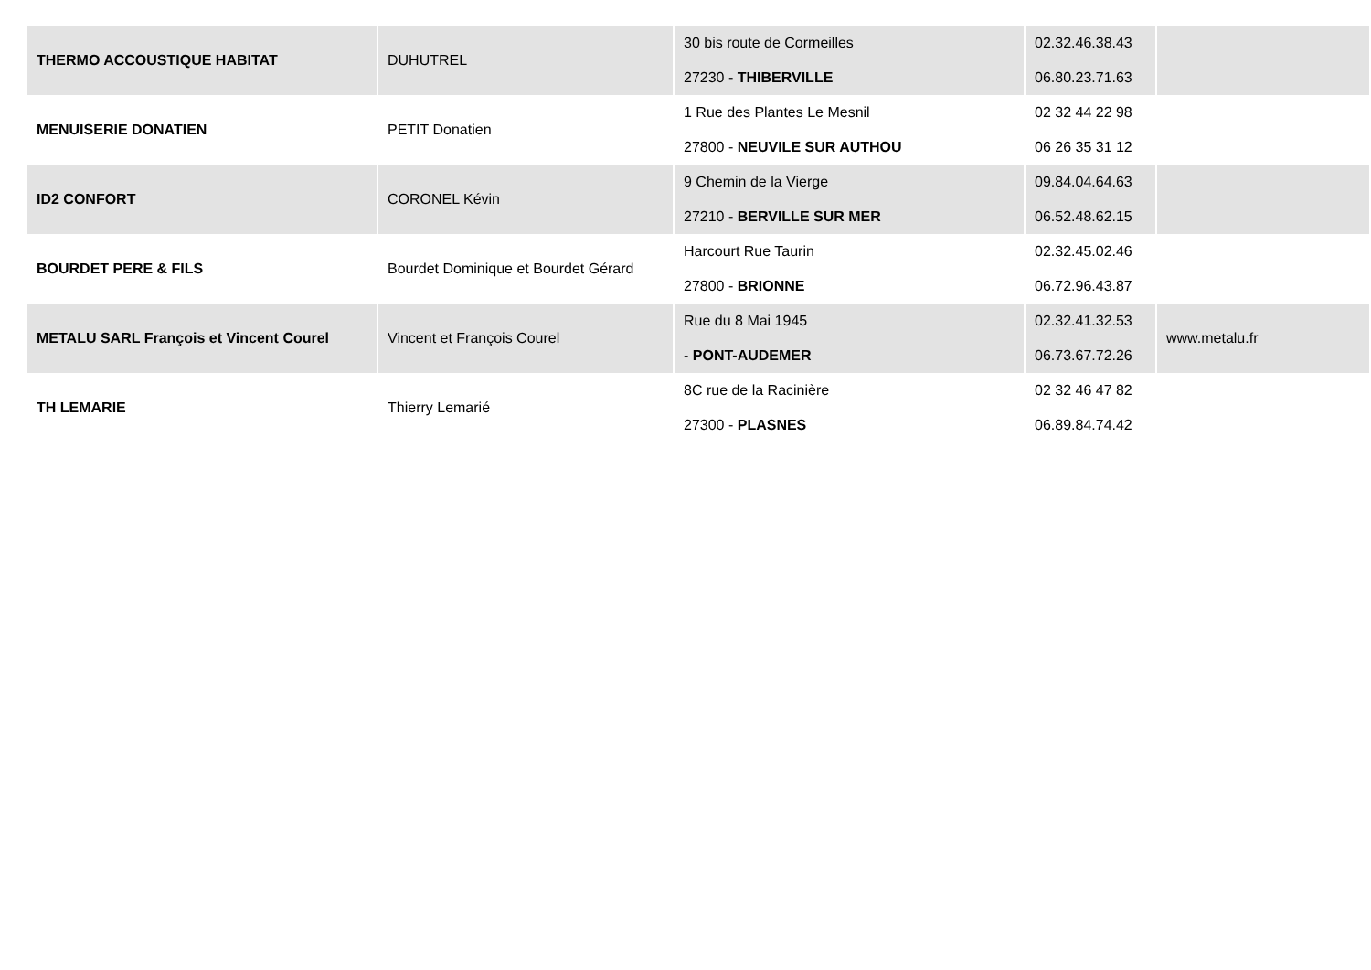| THERMO ACCOUSTIQUE HABITAT | DUHUTREL | 30 bis route de Cormeilles 27230 - THIBERVILLE | 02.32.46.38.43 06.80.23.71.63 | |
| MENUISERIE DONATIEN | PETIT Donatien | 1 Rue des Plantes Le Mesnil 27800 - NEUVILE SUR AUTHOU | 02 32 44 22 98 06 26 35 31 12 | |
| ID2 CONFORT | CORONEL Kévin | 9 Chemin de la Vierge 27210 - BERVILLE SUR MER | 09.84.04.64.63 06.52.48.62.15 | |
| BOURDET PERE & FILS | Bourdet Dominique et Bourdet Gérard | Harcourt Rue Taurin 27800 - BRIONNE | 02.32.45.02.46 06.72.96.43.87 | |
| METALU SARL François et Vincent Courel | Vincent et François Courel | Rue du 8 Mai 1945 - PONT-AUDEMER | 02.32.41.32.53 06.73.67.72.26 | www.metalu.fr |
| TH LEMARIE | Thierry Lemarié | 8C rue de la Racinière 27300 - PLASNES | 02 32 46 47 82 06.89.84.74.42 | |